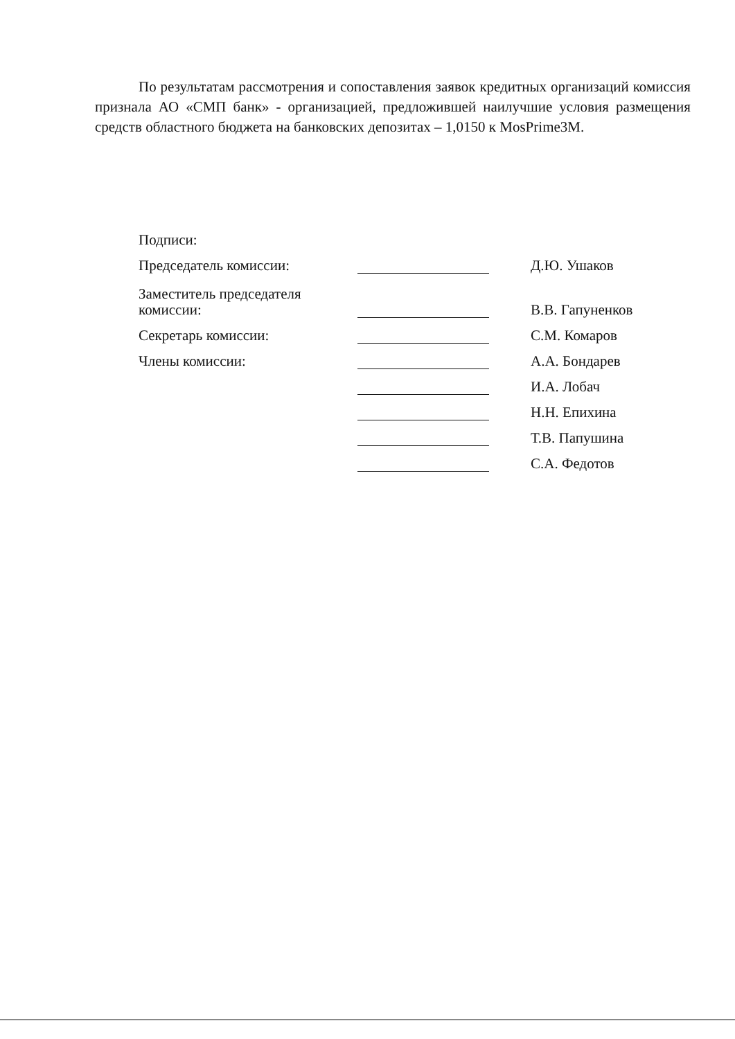По результатам рассмотрения и сопоставления заявок кредитных организаций комиссия признала АО «СМП банк» - организацией, предложившей наилучшие условия размещения средств областного бюджета на банковских депозитах – 1,0150 к MosPrime3M.
| Подписи: | | | |
| Председатель комиссии: | | | Д.Ю. Ушаков |
| Заместитель председателя комиссии: | | | В.В. Гапуненков |
| Секретарь комиссии: | | | С.М. Комаров |
| Члены комиссии: | | | А.А. Бондарев |
| | | | И.А. Лобач |
| | | | Н.Н. Епихина |
| | | | Т.В. Папушина |
| | | | С.А. Федотов |